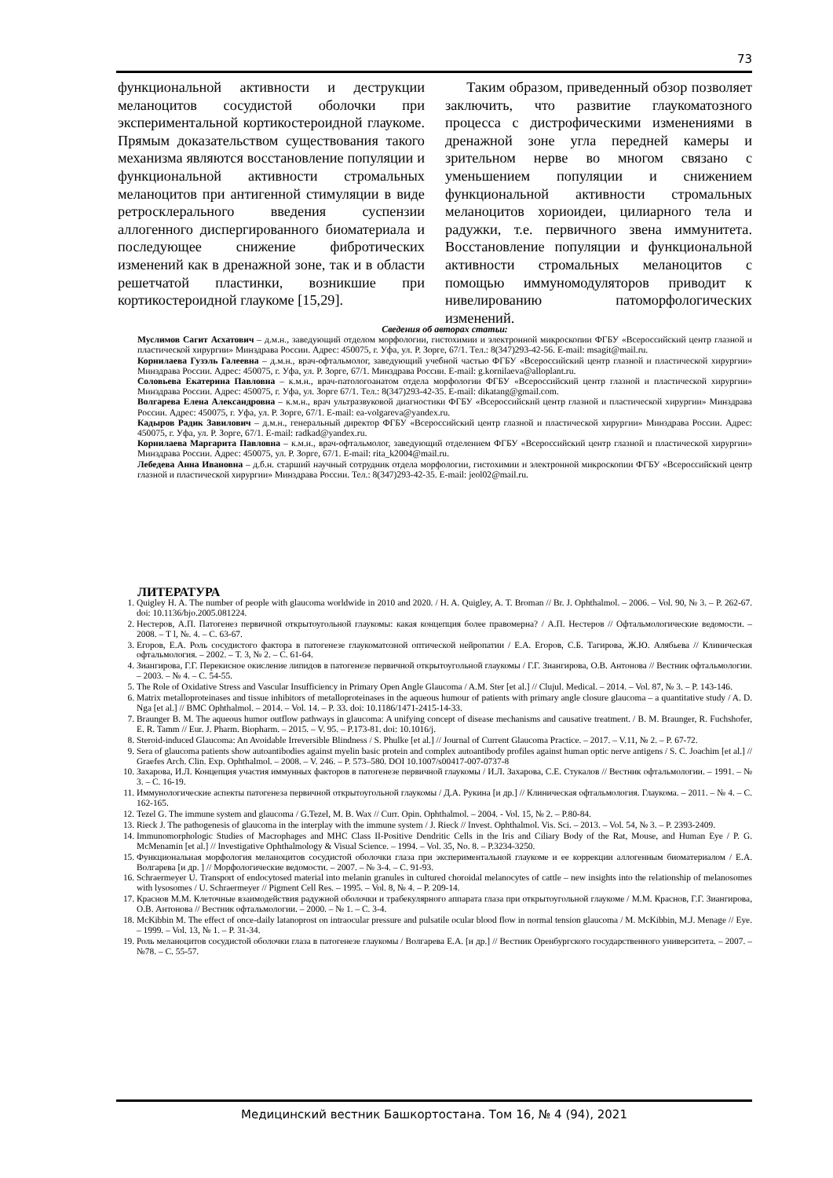73
функциональной активности и деструкции меланоцитов сосудистой оболочки при экспериментальной кортикостероидной глаукоме. Прямым доказательством существования такого механизма являются восстановление популяции и функциональной активности стромальных меланоцитов при антигенной стимуляции в виде ретросклерального введения суспензии аллогенного диспергированного биоматериала и последующее снижение фибротических изменений как в дренажной зоне, так и в области решетчатой пластинки, возникшие при кортикостероидной глаукоме [15,29].
Таким образом, приведенный обзор позволяет заключить, что развитие глаукоматозного процесса с дистрофическими изменениями в дренажной зоне угла передней камеры и зрительном нерве во многом связано с уменьшением популяции и снижением функциональной активности стромальных меланоцитов хориоидеи, цилиарного тела и радужки, т.е. первичного звена иммунитета. Восстановление популяции и функциональной активности стромальных меланоцитов с помощью иммуномодуляторов приводит к нивелированию патоморфологических изменений.
Сведения об авторах статьи:
Муслимов Сагит Асхатович – д.м.н., заведующий отделом морфологии, гистохимии и электронной микроскопии ФГБУ «Всероссийский центр глазной и пластической хирургии» Минздрава России. Адрес: 450075, г. Уфа, ул. Р. Зорге, 67/1. Тел.: 8(347)293-42-56. E-mail: msagit@mail.ru.
Корнилаева Гузэль Галеевна – д.м.н., врач-офтальмолог, заведующий учебной частью ФГБУ «Всероссийский центр глазной и пластической хирургии» Минздрава России. Адрес: 450075, г. Уфа, ул. Р. Зорге, 67/1. Минздрава России. E-mail: g.kornilaeva@alloplant.ru.
Соловьева Екатерина Павловна – к.м.н., врач-патологоанатом отдела морфологии ФГБУ «Всероссийский центр глазной и пластической хирургии» Минздрава России. Адрес: 450075, г. Уфа, ул. Зорге 67/1. Тел.: 8(347)293-42-35. E-mail: dikatang@gmail.com.
Волгарева Елена Александровна – к.м.н., врач ультразвуковой диагностики ФГБУ «Всероссийский центр глазной и пластической хирургии» Минздрава России. Адрес: 450075, г. Уфа, ул. Р. Зорге, 67/1. E-mail: ea-volgareva@yandex.ru.
Кадыров Радик Завилович – д.м.н., генеральный директор ФГБУ «Всероссийский центр глазной и пластической хирургии» Минздрава России. Адрес: 450075, г. Уфа, ул. Р. Зорге, 67/1. E-mail: radkad@yandex.ru.
Корнилаева Маргарита Павловна – к.м.н., врач-офтальмолог, заведующий отделением ФГБУ «Всероссийский центр глазной и пластической хирургии» Минздрава России. Адрес: 450075, ул. Р. Зорге, 67/1. E-mail: rita_k2004@mail.ru.
Лебедева Анна Ивановна – д.б.н. старший научный сотрудник отдела морфологии, гистохимии и электронной микроскопии ФГБУ «Всероссийский центр глазной и пластической хирургии» Минздрава России. Тел.: 8(347)293-42-35. E-mail: jeol02@mail.ru.
ЛИТЕРАТУРА
1. Quigley H. A. The number of people with glaucoma worldwide in 2010 and 2020. / H. A. Quigley, A. T. Broman // Br. J. Ophthalmol. – 2006. – Vol. 90, № 3. – P. 262-67. doi: 10.1136/bjo.2005.081224.
2. Нестеров, А.П. Патогенез первичной открытоугольной глаукомы: какая концепция более правомерна? / А.П. Нестеров // Офтальмологические ведомости. – 2008. – Т l, №. 4. – С. 63-67.
3. Егоров, Е.А. Роль сосудистого фактора в патогенезе глаукоматозной оптической нейропатии / Е.А. Егоров, С.Б. Тагирова, Ж.Ю. Алябьева // Клиническая офтальмология. – 2002. – Т. 3, № 2. – С. 61-64.
4. Зиангирова, Г.Г. Перекисное окисление липидов в патогенезе первичной открытоугольной глаукомы / Г.Г. Зиангирова, О.В. Антонова // Вестник офтальмологии. – 2003. – № 4. – С. 54-55.
5. The Role of Oxidative Stress and Vascular Insufficiency in Primary Open Angle Glaucoma / A.M. Ster [et al.] // Clujul. Medical. – 2014. – Vol. 87, № 3. – P. 143-146.
6. Matrix metalloproteinases and tissue inhibitors of metalloproteinases in the aqueous humour of patients with primary angle closure glaucoma – a quantitative study / A. D. Nga [et al.] // BMC Ophthalmol. – 2014. – Vol. 14. – P. 33. doi: 10.1186/1471-2415-14-33.
7. Braunger B. M. The aqueous humor outflow pathways in glaucoma: A unifying concept of disease mechanisms and causative treatment. / B. M. Braunger, R. Fuchshofer, E. R. Tamm // Eur. J. Pharm. Biopharm. – 2015. – V. 95. – P.173-81. doi: 10.1016/j.
8. Steroid-induced Glaucoma: An Avoidable Irreversible Blindness / S. Phulke [et al.] // Journal of Current Glaucoma Practice. – 2017. – V.11, № 2. – P. 67-72.
9. Sera of glaucoma patients show autoantibodies against myelin basic protein and complex autoantibody profiles against human optic nerve antigens / S. C. Joachim [et al.] // Graefes Arch. Clin. Exp. Ophthalmol. – 2008. – V. 246. – P. 573–580. DOI 10.1007/s00417-007-0737-8
10. Захарова, И.Л. Концепция участия иммунных факторов в патогенезе первичной глаукомы / И.Л. Захарова, С.Е. Стукалов // Вестник офтальмологии. – 1991. – № 3. – С. 16-19.
11. Иммунологические аспекты патогенеза первичной открытоугольной глаукомы / Д.А. Рукина [и др.] // Клиническая офтальмология. Глаукома. – 2011. – № 4. – С. 162-165.
12. Tezel G. The immune system and glaucoma / G.Tezel, M. B. Wax // Curr. Opin. Ophthalmol. – 2004. - Vol. 15, № 2. – P.80-84.
13. Rieck J. The pathogenesis of glaucoma in the interplay with the immune system / J. Rieck // Invest. Ophthalmol. Vis. Sci. – 2013. – Vol. 54, № 3. – P. 2393-2409.
14. Immunomorphologic Studies of Macrophages and MHC Class II-Positive Dendritic Cells in the Iris and Ciliary Body of the Rat, Mouse, and Human Eye / P. G. McMenamin [et al.] // Investigative Ophthalmology & Visual Science. – 1994. – Vol. 35, No. 8. – P.3234-3250.
15. Функциональная морфология меланоцитов сосудистой оболочки глаза при экспериментальной глаукоме и ее коррекции аллогенным биоматериалом / Е.А. Волгарева [и др. ] // Морфологические ведомости. – 2007. – № 3-4. – С. 91-93.
16. Schraermeyer U. Transport of endocytosed material into melanin granules in cultured choroidal melanocytes of cattle – new insights into the relationship of melanosomes with lysosomes / U. Schraermeyer // Pigment Cell Res. – 1995. – Vol. 8, № 4. – P. 209-14.
17. Краснов М.М. Клеточные взаимодействия радужной оболочки и трабекулярного аппарата глаза при открытоугольной глаукоме / М.М. Краснов, Г.Г. Зиангирова, О.В. Антонова // Вестник офтальмологии. – 2000. – № 1. – С. 3-4.
18. McKibbin M. The effect of once-daily latanoprost on intraocular pressure and pulsatile ocular blood flow in normal tension glaucoma / M. McKibbin, M.J. Menage // Eye. – 1999. – Vol. 13, № 1. – P. 31-34.
19. Роль меланоцитов сосудистой оболочки глаза в патогенезе глаукомы / Волгарева Е.А. [и др.] // Вестник Оренбургского государственного университета. – 2007. – №78. – С. 55-57.
Медицинский вестник Башкортостана. Том 16, № 4 (94), 2021